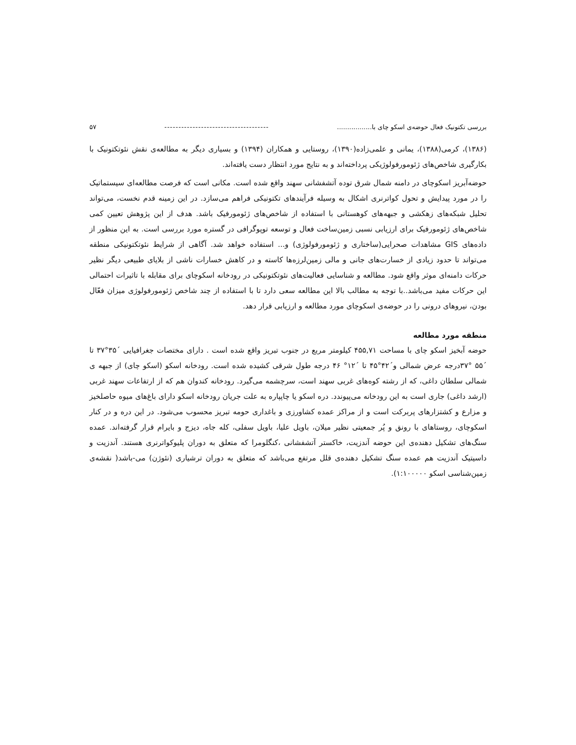بررسی تکتونیک فعال حوضه‌ی اسکو چای با................. ------------------------------------- ۵۷
(۱۳۸۶)، کرمی(۱۳۸۸)، یمانی و علمی‌زاده(۱۳۹۰)، روستایی و همکاران (۱۳۹۴) و بسیاری دیگر به مطالعه‌ی نقش نئوتکتونیک با بکارگیری شاخص‌های ژئومورفولوژیکی پرداخته‌اند و به نتایج مورد انتظار دست یافته‌اند.
حوضه‌آبریز اسکوچای در دامنه شمال شرق توده آتشفشانی سهند واقع شده است. مکانی است که فرصت مطالعه‌ای سیستماتیک را در مورد پیدایش و تحول کواترنری اشکال به وسیله فرآیندهای تکتونیکی فراهم می‌سازد. در این زمینه قدم نخست، می‌تواند تحلیل شبکه‌های زهکشی و جبهه‌های کوهستانی با استفاده از شاخص‌های ژئومورفیک باشد. هدف از این پژوهش تعیین کمی شاخص‌های ژئومورفیک برای ارزیابی نسبی زمین‌ساخت فعال و توسعه توپوگرافی در گستره مورد بررسی است. به این منظور از داده‌های GIS مشاهدات صحرایی(ساختاری و ژئومورفولوژی) و... استفاده خواهد شد. آگاهی از شرایط نئوتکتونیکی منطقه می‌تواند تا حدود زیادی از خسارت‌های جانی و مالی زمین‌لرزه‌ها کاسته و در کاهش خسارات ناشی از بلایای طبیعی دیگر نظیر حرکات دامنه‌ای موثر واقع شود. مطالعه و شناسایی فعالیت‌های نئوتکتونیکی در رودخانه اسکوچای برای مقابله با تاثیرات احتمالی این حرکات مفید می‌باشد..با توجه به مطالب بالا این مطالعه سعی دارد تا با استفاده از چند شاخص ژئومورفولوژی میزان فعّال بودن، نیروهای درونی را در حوضه‌ی اسکوچای مورد مطالعه و ارزیابی قرار دهد.
منطقه مورد مطالعه
حوضه آبخیز اسکو چای با مساحت ۴۵۵,۷۱ کیلومتر مربع در جنوب تبریز واقع شده است . دارای مختصات جغرافیایی ´۳۵°۳۷ تا ´۵۵ °۳۷درجه عرض شمالی و´۴۲°۴۵ تا ´۱۲° ۴۶ درجه طول شرقی کشیده شده است. رودخانه اسکو (اسکو چای) از جبهه ی شمالی سلطان داغی، که از رشته کوه‌های غربی سهند است، سرچشمه می‌گیرد. رودخانه کندوان هم که از ارتفاعات سهند غربی (ارشد داغی) جاری است به این رودخانه می‌پیوندد. دره اسکو یا چاپپاره به علت جریان رودخانه اسکو دارای باغ‌های میوه حاصلخیز و مزارع و کشتزارهای پربرکت است و از مراکز عمده کشاورزی و باغداری حومه تبریز محسوب می‌شود. در این دره و در کنار اسکوچای، روستاهای با رونق و پُر جمعیتی نظیر میلان، باویل علیا، باویل سفلی، کله جاه، دیزج و بایرام قرار گرفته‌اند. عمده سنگ‌های تشکیل دهنده‌ی این حوضه آندزیت، خاکستر آتشفشانی ،کنگلومرا که متعلق به دوران پلیوکواترنری هستند. آندزیت و داسیتیک آندزیت هم عمده سنگ تشکیل دهنده‌ی قلل مرتفع می‌باشد که متعلق به دوران ترشیاری (نئوژن) می-باشد( نقشه‌ی زمین‌شناسی اسکو ۱:۱۰۰۰۰۰).